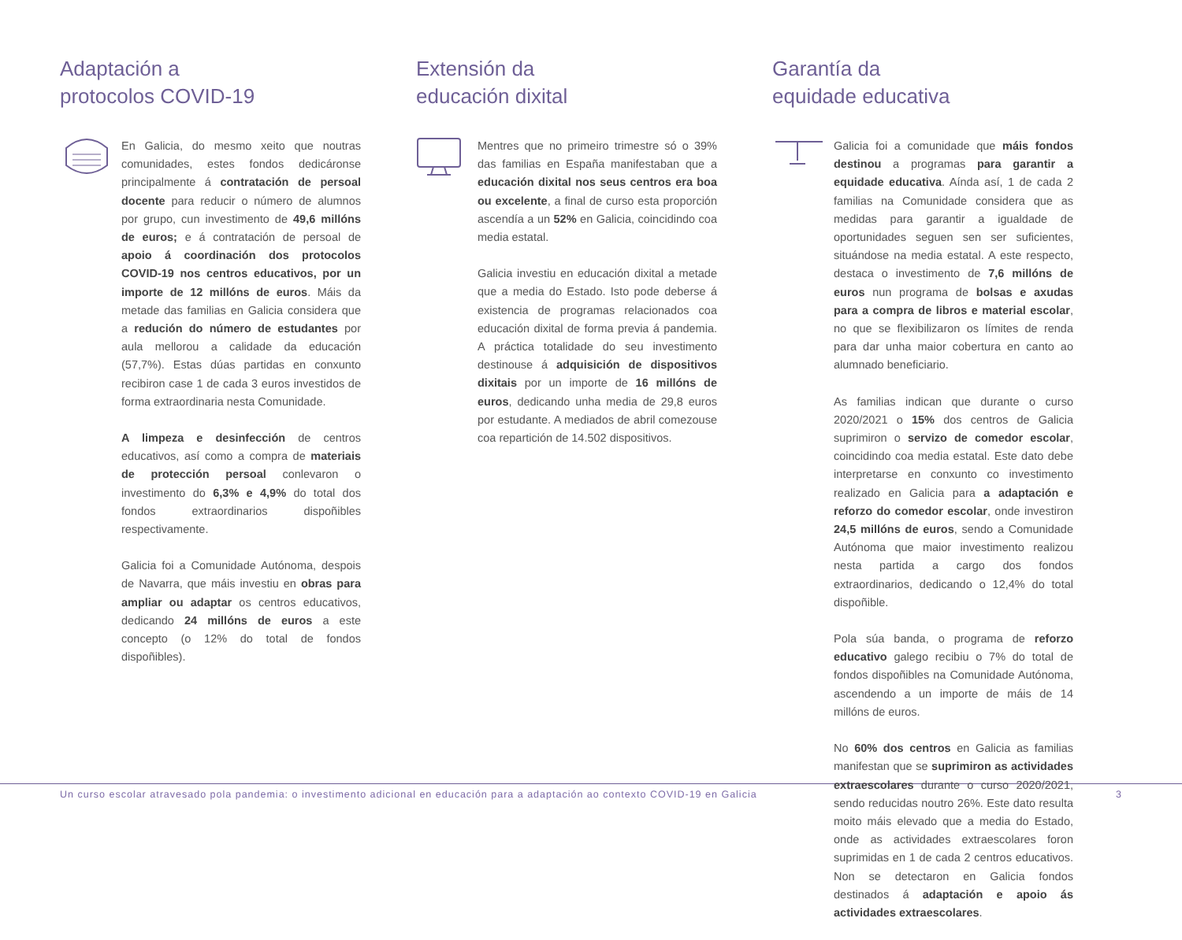Adaptación a
protocolos COVID-19
En Galicia, do mesmo xeito que noutras comunidades, estes fondos dedicáronse principalmente á contratación de persoal docente para reducir o número de alumnos por grupo, cun investimento de 49,6 millóns de euros; e á contratación de persoal de apoio á coordinación dos protocolos COVID-19 nos centros educativos, por un importe de 12 millóns de euros. Máis da metade das familias en Galicia considera que a redución do número de estudantes por aula mellorou a calidade da educación (57,7%). Estas dúas partidas en conxunto recibiron case 1 de cada 3 euros investidos de forma extraordinaria nesta Comunidade.
A limpeza e desinfección de centros educativos, así como a compra de materiais de protección persoal conlevaron o investimento do 6,3% e 4,9% do total dos fondos extraordinarios dispoñibles respectivamente.
Galicia foi a Comunidade Autónoma, despois de Navarra, que máis investiu en obras para ampliar ou adaptar os centros educativos, dedicando 24 millóns de euros a este concepto (o 12% do total de fondos dispoñibles).
Extensión da
educación dixital
Mentres que no primeiro trimestre só o 39% das familias en España manifestaban que a educación dixital nos seus centros era boa ou excelente, a final de curso esta proporción ascendía a un 52% en Galicia, coincidindo coa media estatal.
Galicia investiu en educación dixital a metade que a media do Estado. Isto pode deberse á existencia de programas relacionados coa educación dixital de forma previa á pandemia. A práctica totalidade do seu investimento destinouse á adquisición de dispositivos dixitais por un importe de 16 millóns de euros, dedicando unha media de 29,8 euros por estudante. A mediados de abril comezouse coa repartición de 14.502 dispositivos.
Garantía da
equidade educativa
Galicia foi a comunidade que máis fondos destinou a programas para garantir a equidade educativa. Aínda así, 1 de cada 2 familias na Comunidade considera que as medidas para garantir a igualdade de oportunidades seguen sen ser suficientes, situándose na media estatal. A este respecto, destaca o investimento de 7,6 millóns de euros nun programa de bolsas e axudas para a compra de libros e material escolar, no que se flexibilizaron os límites de renda para dar unha maior cobertura en canto ao alumnado beneficiario.
As familias indican que durante o curso 2020/2021 o 15% dos centros de Galicia suprimiron o servizo de comedor escolar, coincidindo coa media estatal. Este dato debe interpretarse en conxunto co investimento realizado en Galicia para a adaptación e reforzo do comedor escolar, onde investiron 24,5 millóns de euros, sendo a Comunidade Autónoma que maior investimento realizou nesta partida a cargo dos fondos extraordinarios, dedicando o 12,4% do total dispoñible.
Pola súa banda, o programa de reforzo educativo galego recibiu o 7% do total de fondos dispoñibles na Comunidade Autónoma, ascendendo a un importe de máis de 14 millóns de euros.
No 60% dos centros en Galicia as familias manifestan que se suprimiron as actividades extraescolares durante o curso 2020/2021, sendo reducidas noutro 26%. Este dato resulta moito máis elevado que a media do Estado, onde as actividades extraescolares foron suprimidas en 1 de cada 2 centros educativos. Non se detectaron en Galicia fondos destinados á adaptación e apoio ás actividades extraescolares.
Un curso escolar atravesado pola pandemia: o investimento adicional en educación para a adaptación ao contexto COVID-19 en Galicia 3